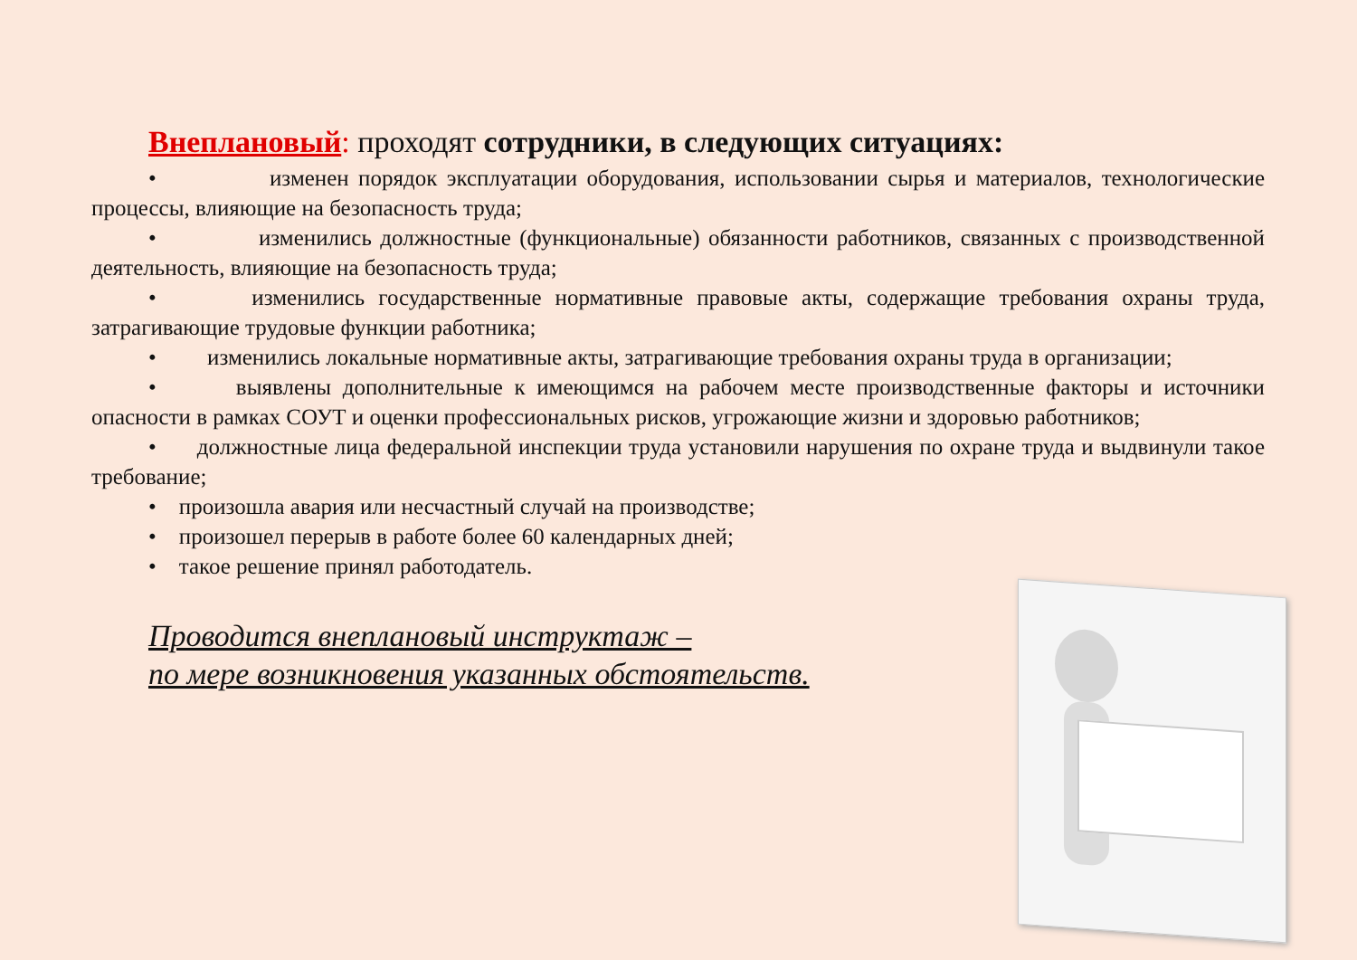Внеплановый: проходят сотрудники, в следующих ситуациях:
• изменен порядок эксплуатации оборудования, использовании сырья и материалов, технологические процессы, влияющие на безопасность труда;
• изменились должностные (функциональные) обязанности работников, связанных с производственной деятельность, влияющие на безопасность труда;
• изменились государственные нормативные правовые акты, содержащие требования охраны труда, затрагивающие трудовые функции работника;
• изменились локальные нормативные акты, затрагивающие требования охраны труда в организации;
• выявлены дополнительные к имеющимся на рабочем месте производственные факторы и источники опасности в рамках СОУТ и оценки профессиональных рисков, угрожающие жизни и здоровью работников;
• должностные лица федеральной инспекции труда установили нарушения по охране труда и выдвинули такое требование;
• произошла авария или несчастный случай на производстве;
• произошел перерыв в работе более 60 календарных дней;
• такое решение принял работодатель.
Проводится внеплановый инструктаж –
по мере возникновения указанных обстоятельств.